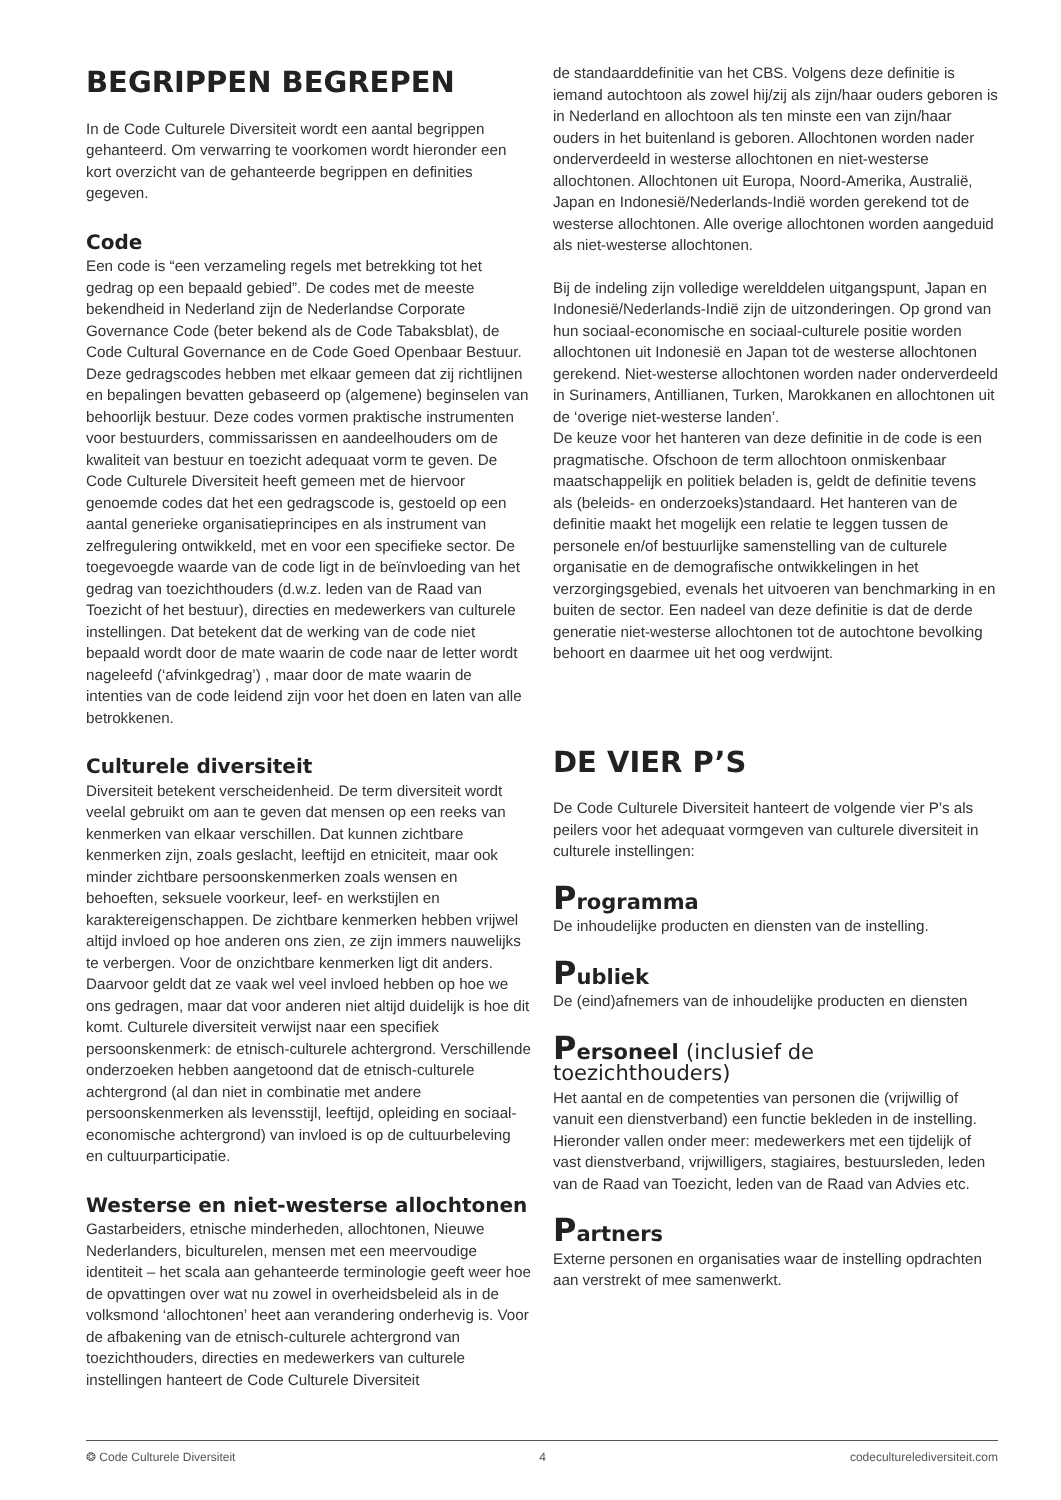BEGRIPPEN BEGREPEN
In de Code Culturele Diversiteit wordt een aantal begrippen gehanteerd. Om verwarring te voorkomen wordt hieronder een kort overzicht van de gehanteerde begrippen en definities gegeven.
Code
Een code is “een verzameling regels met betrekking tot het gedrag op een bepaald gebied”. De codes met de meeste bekendheid in Nederland zijn de Nederlandse Corporate Governance Code (beter bekend als de Code Tabaksblat), de Code Cultural Governance en de Code Goed Openbaar Bestuur. Deze gedragscodes hebben met elkaar gemeen dat zij richtlijnen en bepalingen bevatten gebaseerd op (algemene) beginselen van behoorlijk bestuur. Deze codes vormen praktische instrumenten voor bestuurders, commissarissen en aandeelhouders om de kwaliteit van bestuur en toezicht adequaat vorm te geven. De Code Culturele Diversiteit heeft gemeen met de hiervoor genoemde codes dat het een gedragscode is, gestoeld op een aantal generieke organisatieprincipes en als instrument van zelfregulering ontwikkeld, met en voor een specifieke sector. De toegevoegde waarde van de code ligt in de beïnvloeding van het gedrag van toezichthouders (d.w.z. leden van de Raad van Toezicht of het bestuur), directies en medewerkers van culturele instellingen. Dat betekent dat de werking van de code niet bepaald wordt door de mate waarin de code naar de letter wordt nageleefd (‘afvinkgedrag’) , maar door de mate waarin de intenties van de code leidend zijn voor het doen en laten van alle betrokkenen.
Culturele diversiteit
Diversiteit betekent verscheidenheid. De term diversiteit wordt veelal gebruikt om aan te geven dat mensen op een reeks van kenmerken van elkaar verschillen. Dat kunnen zichtbare kenmerken zijn, zoals geslacht, leeftijd en etniciteit, maar ook minder zichtbare persoonskenmerken zoals wensen en behoeften, seksuele voorkeur, leef- en werkstijlen en karaktereigenschappen. De zichtbare kenmerken hebben vrijwel altijd invloed op hoe anderen ons zien, ze zijn immers nauwelijks te verbergen. Voor de onzichtbare kenmerken ligt dit anders. Daarvoor geldt dat ze vaak wel veel invloed hebben op hoe we ons gedragen, maar dat voor anderen niet altijd duidelijk is hoe dit komt. Culturele diversiteit verwijst naar een specifiek persoonskenmerk: de etnisch-culturele achtergrond. Verschillende onderzoeken hebben aangetoond dat de etnisch-culturele achtergrond (al dan niet in combinatie met andere persoonskenmerken als levensstijl, leeftijd, opleiding en sociaal-economische achtergrond) van invloed is op de cultuurbeleving en cultuurparticipatie.
Westerse en niet-westerse allochtonen
Gastarbeiders, etnische minderheden, allochtonen, Nieuwe Nederlanders, biculturelen, mensen met een meervoudige identiteit – het scala aan gehanteerde terminologie geeft weer hoe de opvattingen over wat nu zowel in overheidsbeleid als in de volksmond ‘allochtonen’ heet aan verandering onderhevig is. Voor de afbakening van de etnisch-culturele achtergrond van toezichthouders, directies en medewerkers van culturele instellingen hanteert de Code Culturele Diversiteit
de standaarddefinitie van het CBS. Volgens deze definitie is iemand autochtoon als zowel hij/zij als zijn/haar ouders geboren is in Nederland en allochtoon als ten minste een van zijn/haar ouders in het buitenland is geboren. Allochtonen worden nader onderverdeeld in westerse allochtonen en niet-westerse allochtonen. Allochtonen uit Europa, Noord-Amerika, Australië, Japan en Indonesië/Nederlands-Indië worden gerekend tot de westerse allochtonen. Alle overige allochtonen worden aangeduid als niet-westerse allochtonen.
Bij de indeling zijn volledige werelddelen uitgangspunt, Japan en Indonesië/Nederlands-Indië zijn de uitzonderingen. Op grond van hun sociaal-economische en sociaal-culturele positie worden allochtonen uit Indonesië en Japan tot de westerse allochtonen gerekend. Niet-westerse allochtonen worden nader onderverdeeld in Surinamers, Antillianen, Turken, Marokkanen en allochtonen uit de ‘overige niet-westerse landen’.
De keuze voor het hanteren van deze definitie in de code is een pragmatische. Ofschoon de term allochtoon onmiskenbaar maatschappelijk en politiek beladen is, geldt de definitie tevens als (beleids- en onderzoeks)standaard. Het hanteren van de definitie maakt het mogelijk een relatie te leggen tussen de personele en/of bestuurlijke samenstelling van de culturele organisatie en de demografische ontwikkelingen in het verzorgingsgebied, evenals het uitvoeren van benchmarking in en buiten de sector. Een nadeel van deze definitie is dat de derde generatie niet-westerse allochtonen tot de autochtone bevolking behoort en daarmee uit het oog verdwijnt.
DE VIER P’S
De Code Culturele Diversiteit hanteert de volgende vier P’s als peilers voor het adequaat vormgeven van culturele diversiteit in culturele instellingen:
Programma
De inhoudelijke producten en diensten van de instelling.
Publiek
De (eind)afnemers van de inhoudelijke producten en diensten
Personeel (inclusief de toezichthouders)
Het aantal en de competenties van personen die (vrijwillig of vanuit een dienstverband) een functie bekleden in de instelling. Hieronder vallen onder meer: medewerkers met een tijdelijk of vast dienstverband, vrijwilligers, stagiaires, bestuursleden, leden van de Raad van Toezicht, leden van de Raad van Advies etc.
Partners
Externe personen en organisaties waar de instelling opdrachten aan verstrekt of mee samenwerkt.
❂ Code Culturele Diversiteit 4 codeculturelediversiteit.com